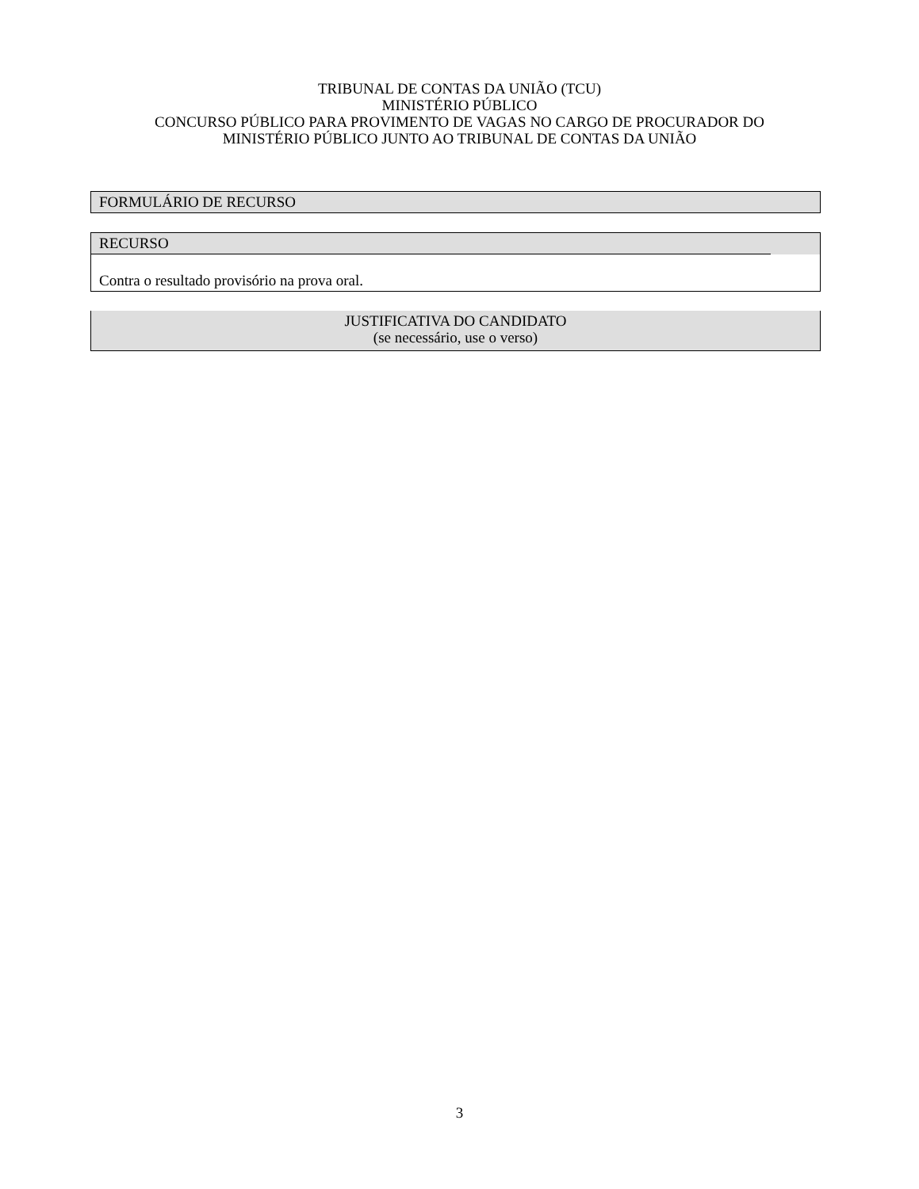TRIBUNAL DE CONTAS DA UNIÃO (TCU)
MINISTÉRIO PÚBLICO
CONCURSO PÚBLICO PARA PROVIMENTO DE VAGAS NO CARGO DE PROCURADOR DO
MINISTÉRIO PÚBLICO JUNTO AO TRIBUNAL DE CONTAS DA UNIÃO
FORMULÁRIO DE RECURSO
RECURSO
Contra o resultado provisório na prova oral.
JUSTIFICATIVA DO CANDIDATO
(se necessário, use o verso)
3